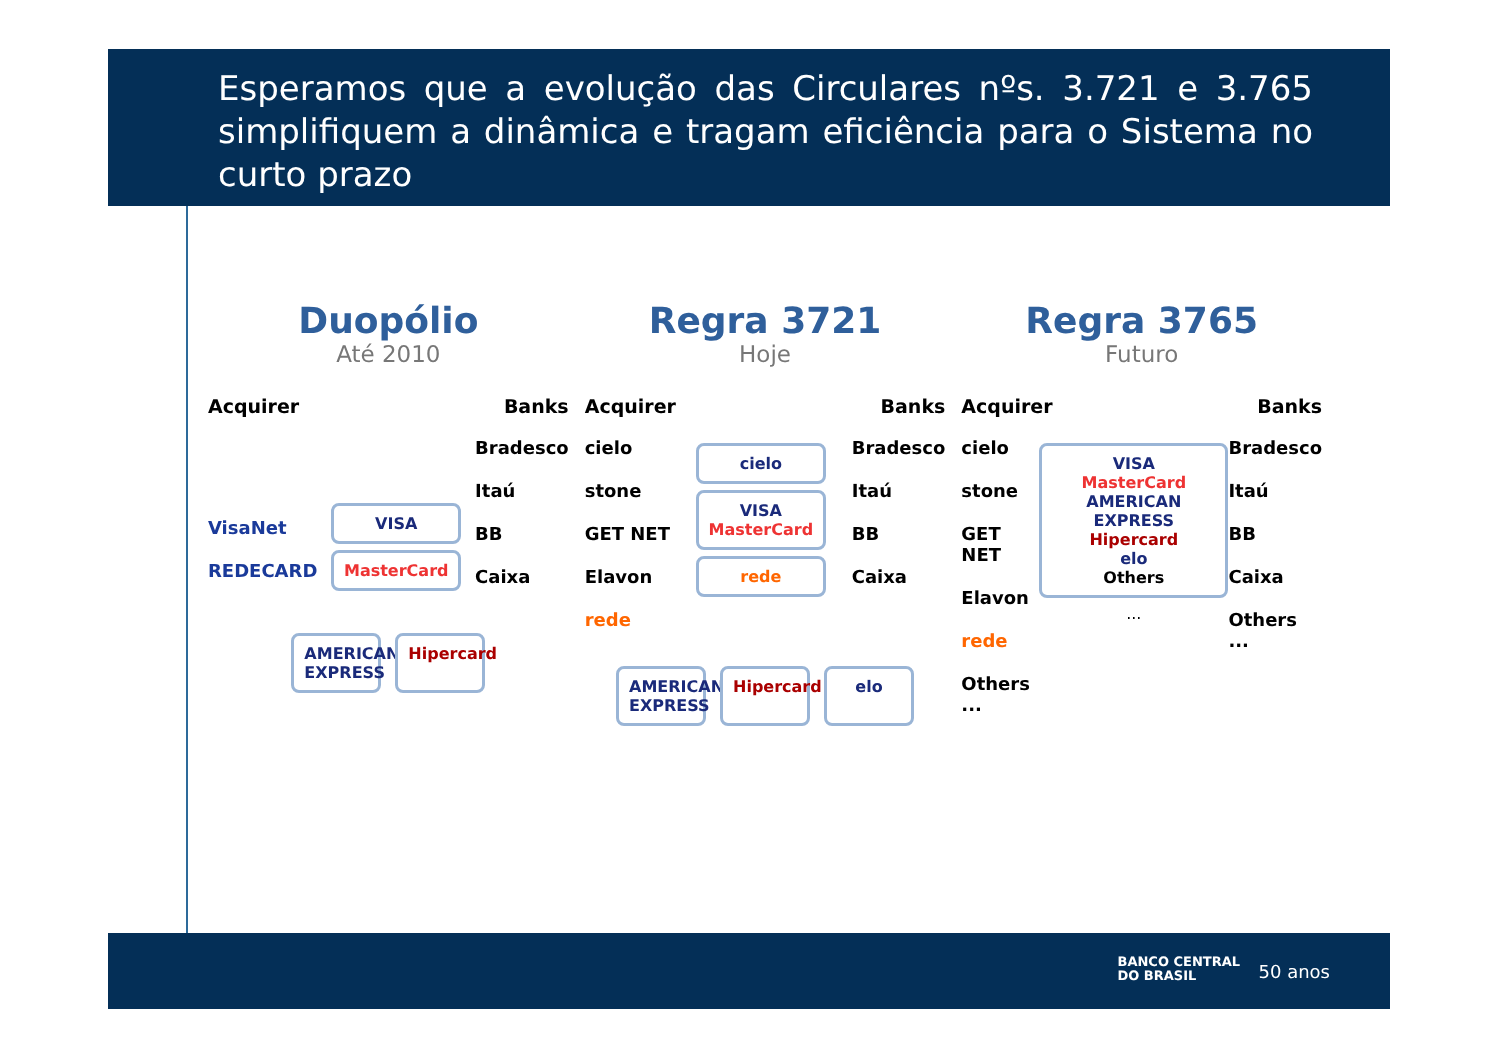Esperamos que a evolução das Circulares nºs. 3.721 e 3.765 simplifiquem a dinâmica e tragam eficiência para o Sistema no curto prazo
Duopólio
Até 2010
Acquirer Banks
VisaNet
REDECARD
VISA
MasterCard
Bradesco
Itaú
BB
Caixa
AMERICAN EXPRESS
Hipercard
Regra 3721
Hoje
Acquirer Banks
cielo
stone
GET NET
Elavon
rede
cielo
VISA
MasterCard
rede
Bradesco
Itaú
BB
Caixa
AMERICAN EXPRESS
Hipercard
elo
Regra 3765
Futuro
Acquirer Banks
cielo
stone
GET NET
Elavon
rede
Others
...
VISA
MasterCard
AMERICAN EXPRESS
Hipercard
elo
Others
...
Bradesco
Itaú
BB
Caixa
Others
...
BANCO CENTRAL
DO BRASIL
50 anos